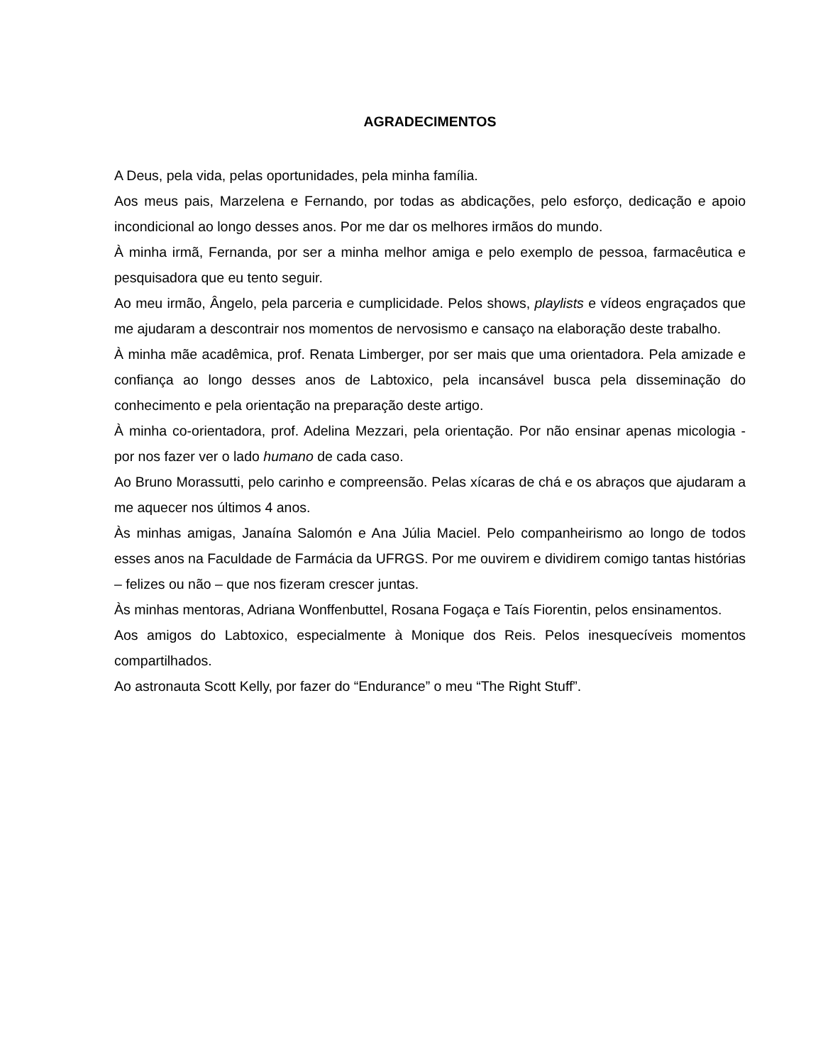AGRADECIMENTOS
A Deus, pela vida, pelas oportunidades, pela minha família.
Aos meus pais, Marzelena e Fernando, por todas as abdicações, pelo esforço, dedicação e apoio incondicional ao longo desses anos. Por me dar os melhores irmãos do mundo.
À minha irmã, Fernanda, por ser a minha melhor amiga e pelo exemplo de pessoa, farmacêutica e pesquisadora que eu tento seguir.
Ao meu irmão, Ângelo, pela parceria e cumplicidade. Pelos shows, playlists e vídeos engraçados que me ajudaram a descontrair nos momentos de nervosismo e cansaço na elaboração deste trabalho.
À minha mãe acadêmica, prof. Renata Limberger, por ser mais que uma orientadora. Pela amizade e confiança ao longo desses anos de Labtoxico, pela incansável busca pela disseminação do conhecimento e pela orientação na preparação deste artigo.
À minha co-orientadora, prof. Adelina Mezzari, pela orientação. Por não ensinar apenas micologia - por nos fazer ver o lado humano de cada caso.
Ao Bruno Morassutti, pelo carinho e compreensão. Pelas xícaras de chá e os abraços que ajudaram a me aquecer nos últimos 4 anos.
Às minhas amigas, Janaína Salomón e Ana Júlia Maciel. Pelo companheirismo ao longo de todos esses anos na Faculdade de Farmácia da UFRGS. Por me ouvirem e dividirem comigo tantas histórias – felizes ou não – que nos fizeram crescer juntas.
Às minhas mentoras, Adriana Wonffenbuttel, Rosana Fogaça e Taís Fiorentin, pelos ensinamentos.
Aos amigos do Labtoxico, especialmente à Monique dos Reis. Pelos inesquecíveis momentos compartilhados.
Ao astronauta Scott Kelly, por fazer do “Endurance” o meu “The Right Stuff”.